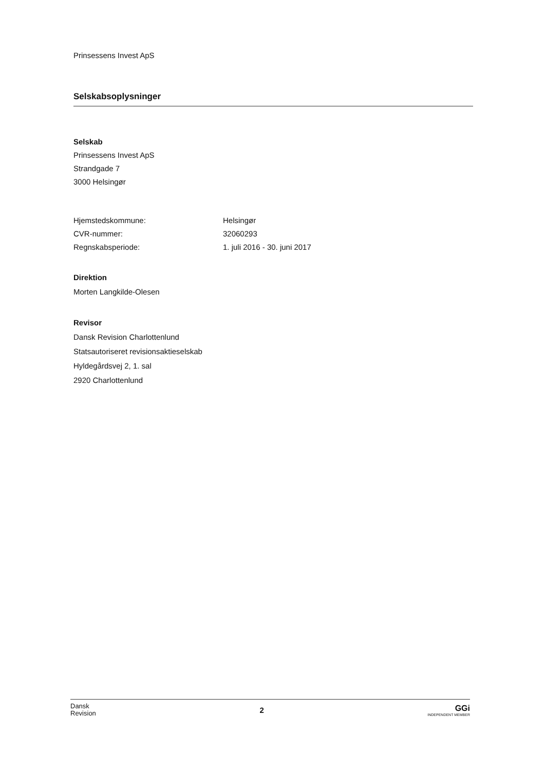Prinsessens Invest ApS
Selskabsoplysninger
Selskab
Prinsessens Invest ApS
Strandgade 7
3000 Helsingør
| Hjemstedskommune: | Helsingør |
| CVR-nummer: | 32060293 |
| Regnskabsperiode: | 1. juli 2016 - 30. juni 2017 |
Direktion
Morten Langkilde-Olesen
Revisor
Dansk Revision Charlottenlund
Statsautoriseret revisionsaktieselskab
Hyldegårdsvej 2, 1. sal
2920 Charlottenlund
Dansk
Revision
2
GGi
INDEPENDENT MEMBER